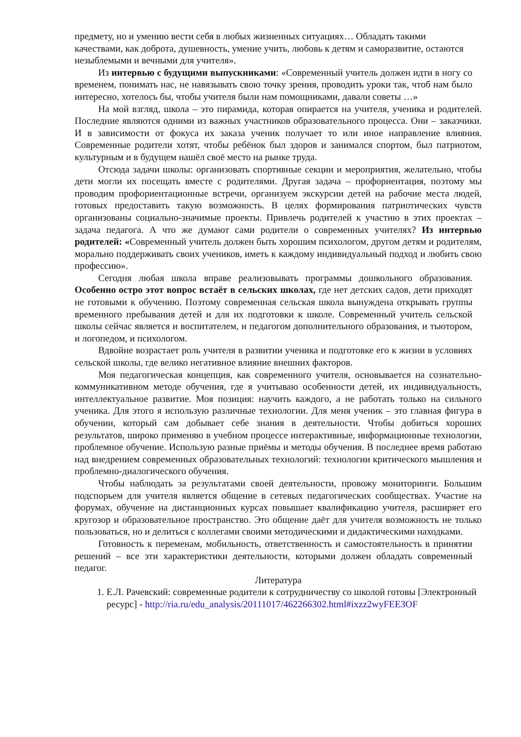предмету, но и умению вести себя в любых жизненных ситуациях… Обладать такими качествами, как доброта, душевность, умение учить, любовь к детям и саморазвитие, остаются незыблемыми и вечными для учителя».
Из интервью с будущими выпускниками: «Современный учитель должен идти в ногу со временем, понимать нас, не навязывать свою точку зрения, проводить уроки так, чтоб нам было интересно, хотелось бы, чтобы учителя были нам помощниками, давали советы …»
На мой взгляд, школа – это пирамида, которая опирается на учителя, ученика и родителей. Последние являются одними из важных участников образовательного процесса. Они – заказчики. И в зависимости от фокуса их заказа ученик получает то или иное направление влияния. Современные родители хотят, чтобы ребёнок был здоров и занимался спортом, был патриотом, культурным и в будущем нашёл своё место на рынке труда.
Отсюда задачи школы: организовать спортивные секции и мероприятия, желательно, чтобы дети могли их посещать вместе с родителями. Другая задача – профориентация, поэтому мы проводим профориентационные встречи, организуем экскурсии детей на рабочие места людей, готовых предоставить такую возможность. В целях формирования патриотических чувств организованы социально-значимые проекты. Привлечь родителей к участию в этих проектах – задача педагога. А что же думают сами родители о современных учителях? Из интервью родителей: «Современный учитель должен быть хорошим психологом, другом детям и родителям, морально поддерживать своих учеников, иметь к каждому индивидуальный подход и любить свою профессию».
Сегодня любая школа вправе реализовывать программы дошкольного образования. Особенно остро этот вопрос встаёт в сельских школах, где нет детских садов, дети приходят не готовыми к обучению. Поэтому современная сельская школа вынуждена открывать группы временного пребывания детей и для их подготовки к школе. Современный учитель сельской школы сейчас является и воспитателем, и педагогом дополнительного образования, и тьютором, и логопедом, и психологом.
Вдвойне возрастает роль учителя в развитии ученика и подготовке его к жизни в условиях сельской школы, где велико негативное влияние внешних факторов.
Моя педагогическая концепция, как современного учителя, основывается на сознательно-коммуникативном методе обучения, где я учитываю особенности детей, их индивидуальность, интеллектуальное развитие. Моя позиция: научить каждого, а не работать только на сильного ученика. Для этого я использую различные технологии. Для меня ученик – это главная фигура в обучении, который сам добывает себе знания в деятельности. Чтобы добиться хороших результатов, широко применяю в учебном процессе интерактивные, информационные технологии, проблемное обучение. Использую разные приёмы и методы обучения. В последнее время работаю над внедрением современных образовательных технологий: технологии критического мышления и проблемно-диалогического обучения.
Чтобы наблюдать за результатами своей деятельности, провожу мониторинги. Большим подспорьем для учителя является общение в сетевых педагогических сообществах. Участие на форумах, обучение на дистанционных курсах повышает квалификацию учителя, расширяет его кругозор и образовательное пространство. Это общение даёт для учителя возможность не только пользоваться, но и делиться с коллегами своими методическими и дидактическими находками.
Готовность к переменам, мобильность, ответственность и самостоятельность в принятии решений – все эти характеристики деятельности, которыми должен обладать современный педагог.
Литература
1. Е.Л. Рачевский: современные родители к сотрудничеству со школой готовы [Электронный ресурс] - http://ria.ru/edu_analysis/20111017/462266302.html#ixzz2wyFEE3OF